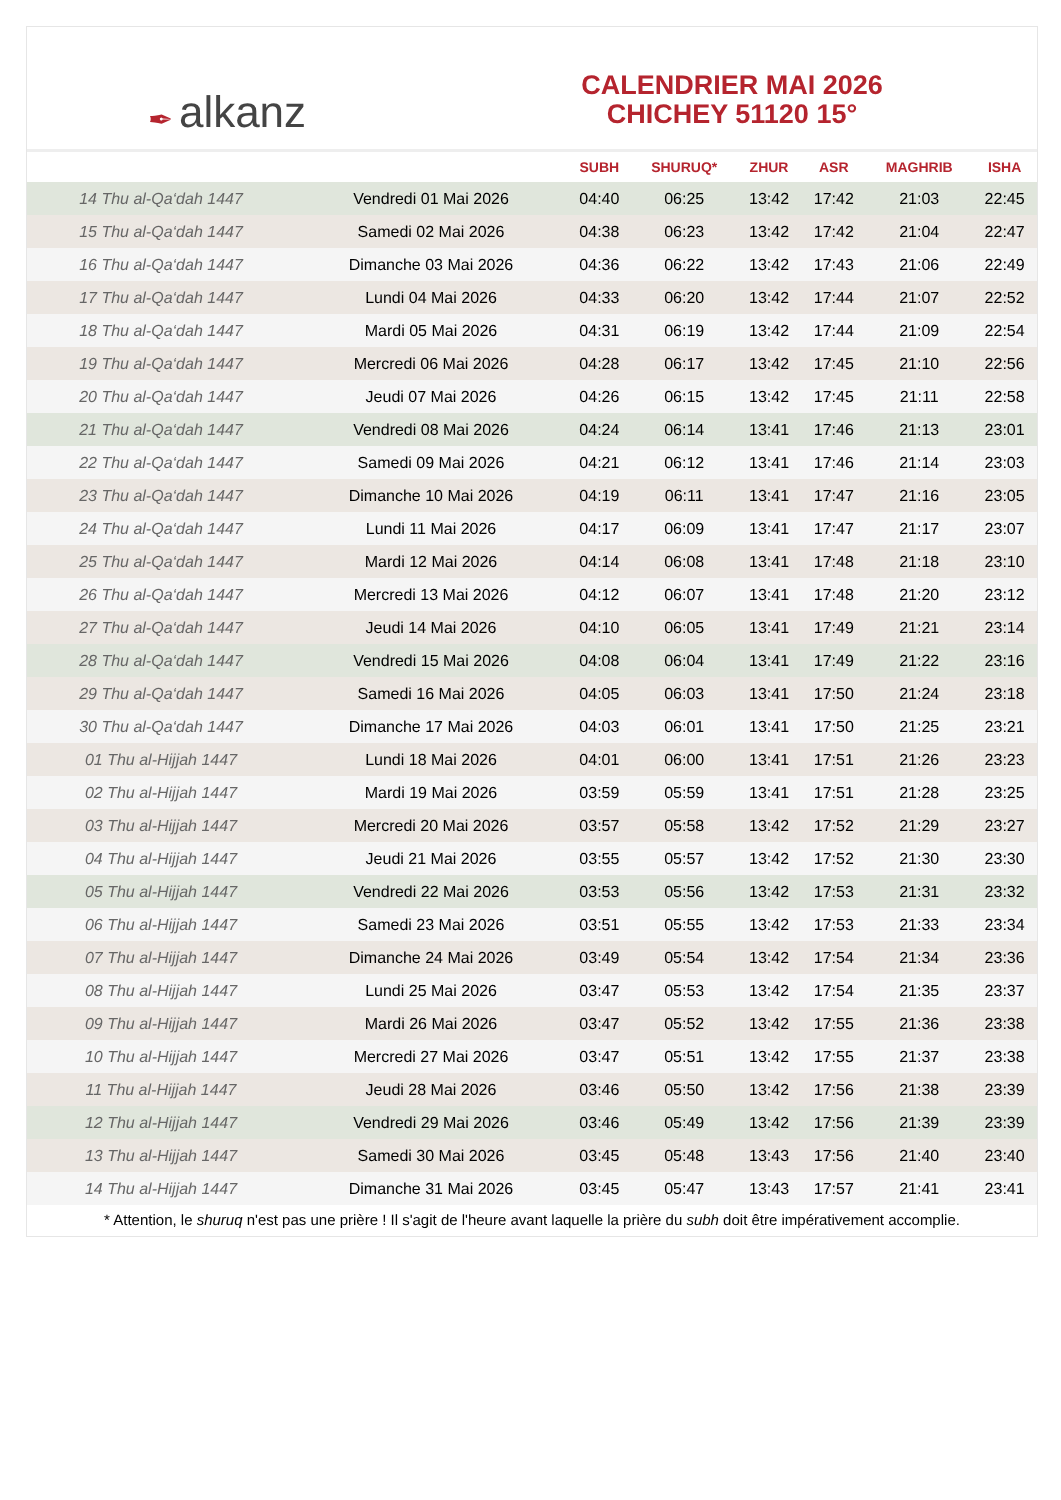✒ alkanz
CALENDRIER MAI 2026
CHICHEY 51120 15°
| | | SUBH | SHURUQ* | ZHUR | ASR | MAGHRIB | ISHA |
| --- | --- | --- | --- | --- | --- | --- | --- |
| 14 Thu al-Qa‘dah 1447 | Vendredi 01 Mai 2026 | 04:40 | 06:25 | 13:42 | 17:42 | 21:03 | 22:45 |
| 15 Thu al-Qa‘dah 1447 | Samedi 02 Mai 2026 | 04:38 | 06:23 | 13:42 | 17:42 | 21:04 | 22:47 |
| 16 Thu al-Qa‘dah 1447 | Dimanche 03 Mai 2026 | 04:36 | 06:22 | 13:42 | 17:43 | 21:06 | 22:49 |
| 17 Thu al-Qa‘dah 1447 | Lundi 04 Mai 2026 | 04:33 | 06:20 | 13:42 | 17:44 | 21:07 | 22:52 |
| 18 Thu al-Qa‘dah 1447 | Mardi 05 Mai 2026 | 04:31 | 06:19 | 13:42 | 17:44 | 21:09 | 22:54 |
| 19 Thu al-Qa‘dah 1447 | Mercredi 06 Mai 2026 | 04:28 | 06:17 | 13:42 | 17:45 | 21:10 | 22:56 |
| 20 Thu al-Qa‘dah 1447 | Jeudi 07 Mai 2026 | 04:26 | 06:15 | 13:42 | 17:45 | 21:11 | 22:58 |
| 21 Thu al-Qa‘dah 1447 | Vendredi 08 Mai 2026 | 04:24 | 06:14 | 13:41 | 17:46 | 21:13 | 23:01 |
| 22 Thu al-Qa‘dah 1447 | Samedi 09 Mai 2026 | 04:21 | 06:12 | 13:41 | 17:46 | 21:14 | 23:03 |
| 23 Thu al-Qa‘dah 1447 | Dimanche 10 Mai 2026 | 04:19 | 06:11 | 13:41 | 17:47 | 21:16 | 23:05 |
| 24 Thu al-Qa‘dah 1447 | Lundi 11 Mai 2026 | 04:17 | 06:09 | 13:41 | 17:47 | 21:17 | 23:07 |
| 25 Thu al-Qa‘dah 1447 | Mardi 12 Mai 2026 | 04:14 | 06:08 | 13:41 | 17:48 | 21:18 | 23:10 |
| 26 Thu al-Qa‘dah 1447 | Mercredi 13 Mai 2026 | 04:12 | 06:07 | 13:41 | 17:48 | 21:20 | 23:12 |
| 27 Thu al-Qa‘dah 1447 | Jeudi 14 Mai 2026 | 04:10 | 06:05 | 13:41 | 17:49 | 21:21 | 23:14 |
| 28 Thu al-Qa‘dah 1447 | Vendredi 15 Mai 2026 | 04:08 | 06:04 | 13:41 | 17:49 | 21:22 | 23:16 |
| 29 Thu al-Qa‘dah 1447 | Samedi 16 Mai 2026 | 04:05 | 06:03 | 13:41 | 17:50 | 21:24 | 23:18 |
| 30 Thu al-Qa‘dah 1447 | Dimanche 17 Mai 2026 | 04:03 | 06:01 | 13:41 | 17:50 | 21:25 | 23:21 |
| 01 Thu al-Hijjah 1447 | Lundi 18 Mai 2026 | 04:01 | 06:00 | 13:41 | 17:51 | 21:26 | 23:23 |
| 02 Thu al-Hijjah 1447 | Mardi 19 Mai 2026 | 03:59 | 05:59 | 13:41 | 17:51 | 21:28 | 23:25 |
| 03 Thu al-Hijjah 1447 | Mercredi 20 Mai 2026 | 03:57 | 05:58 | 13:42 | 17:52 | 21:29 | 23:27 |
| 04 Thu al-Hijjah 1447 | Jeudi 21 Mai 2026 | 03:55 | 05:57 | 13:42 | 17:52 | 21:30 | 23:30 |
| 05 Thu al-Hijjah 1447 | Vendredi 22 Mai 2026 | 03:53 | 05:56 | 13:42 | 17:53 | 21:31 | 23:32 |
| 06 Thu al-Hijjah 1447 | Samedi 23 Mai 2026 | 03:51 | 05:55 | 13:42 | 17:53 | 21:33 | 23:34 |
| 07 Thu al-Hijjah 1447 | Dimanche 24 Mai 2026 | 03:49 | 05:54 | 13:42 | 17:54 | 21:34 | 23:36 |
| 08 Thu al-Hijjah 1447 | Lundi 25 Mai 2026 | 03:47 | 05:53 | 13:42 | 17:54 | 21:35 | 23:37 |
| 09 Thu al-Hijjah 1447 | Mardi 26 Mai 2026 | 03:47 | 05:52 | 13:42 | 17:55 | 21:36 | 23:38 |
| 10 Thu al-Hijjah 1447 | Mercredi 27 Mai 2026 | 03:47 | 05:51 | 13:42 | 17:55 | 21:37 | 23:38 |
| 11 Thu al-Hijjah 1447 | Jeudi 28 Mai 2026 | 03:46 | 05:50 | 13:42 | 17:56 | 21:38 | 23:39 |
| 12 Thu al-Hijjah 1447 | Vendredi 29 Mai 2026 | 03:46 | 05:49 | 13:42 | 17:56 | 21:39 | 23:39 |
| 13 Thu al-Hijjah 1447 | Samedi 30 Mai 2026 | 03:45 | 05:48 | 13:43 | 17:56 | 21:40 | 23:40 |
| 14 Thu al-Hijjah 1447 | Dimanche 31 Mai 2026 | 03:45 | 05:47 | 13:43 | 17:57 | 21:41 | 23:41 |
* Attention, le shuruq n'est pas une prière ! Il s'agit de l'heure avant laquelle la prière du subh doit être impérativement accomplie.